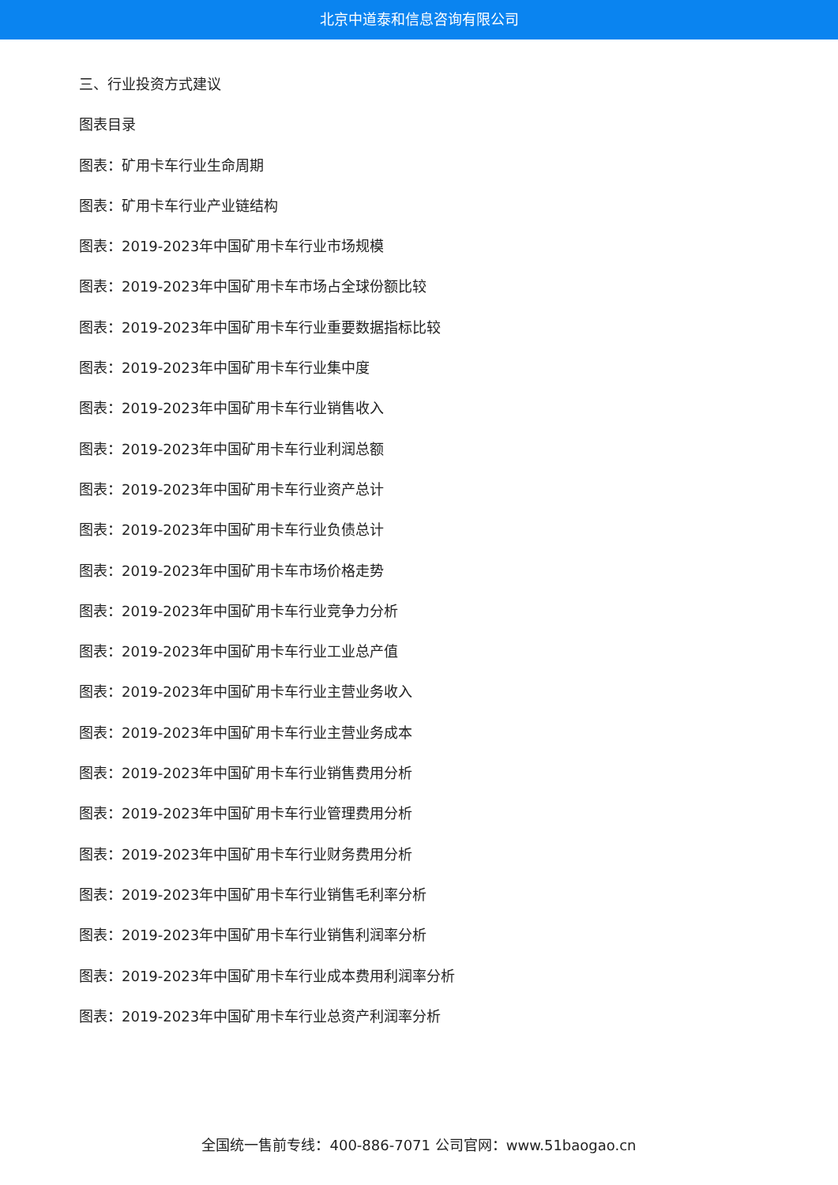北京中道泰和信息咨询有限公司
三、行业投资方式建议
图表目录
图表：矿用卡车行业生命周期
图表：矿用卡车行业产业链结构
图表：2019-2023年中国矿用卡车行业市场规模
图表：2019-2023年中国矿用卡车市场占全球份额比较
图表：2019-2023年中国矿用卡车行业重要数据指标比较
图表：2019-2023年中国矿用卡车行业集中度
图表：2019-2023年中国矿用卡车行业销售收入
图表：2019-2023年中国矿用卡车行业利润总额
图表：2019-2023年中国矿用卡车行业资产总计
图表：2019-2023年中国矿用卡车行业负债总计
图表：2019-2023年中国矿用卡车市场价格走势
图表：2019-2023年中国矿用卡车行业竞争力分析
图表：2019-2023年中国矿用卡车行业工业总产值
图表：2019-2023年中国矿用卡车行业主营业务收入
图表：2019-2023年中国矿用卡车行业主营业务成本
图表：2019-2023年中国矿用卡车行业销售费用分析
图表：2019-2023年中国矿用卡车行业管理费用分析
图表：2019-2023年中国矿用卡车行业财务费用分析
图表：2019-2023年中国矿用卡车行业销售毛利率分析
图表：2019-2023年中国矿用卡车行业销售利润率分析
图表：2019-2023年中国矿用卡车行业成本费用利润率分析
图表：2019-2023年中国矿用卡车行业总资产利润率分析
全国统一售前专线：400-886-7071 公司官网：www.51baogao.cn